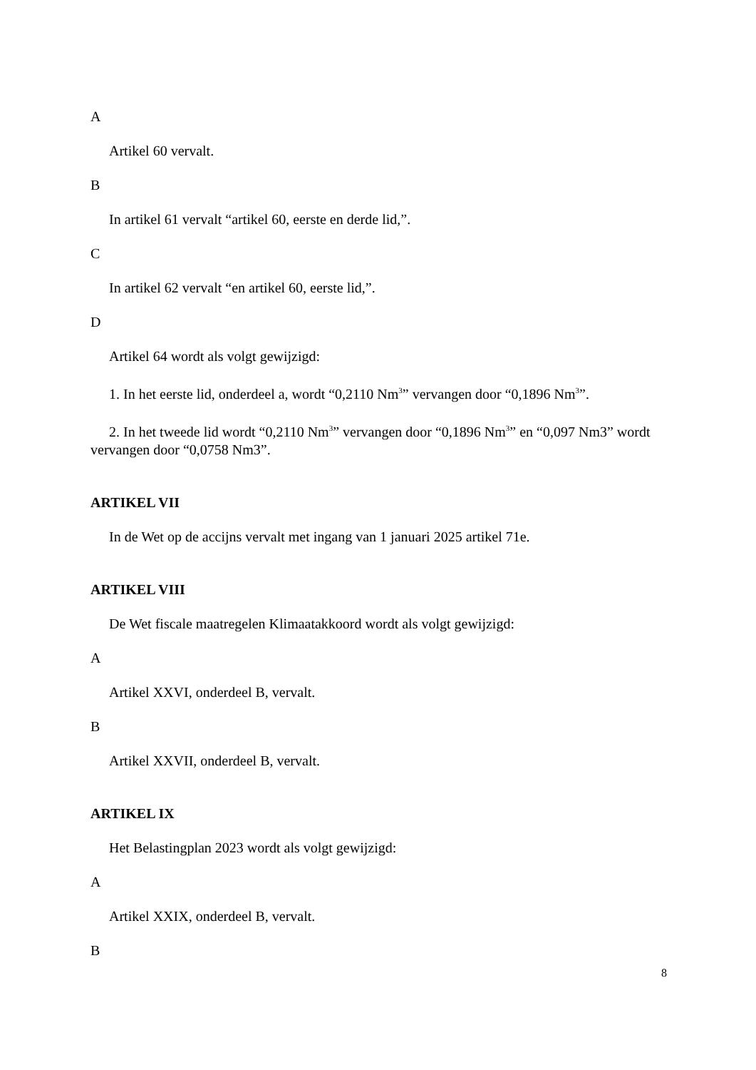A
Artikel 60 vervalt.
B
In artikel 61 vervalt “artikel 60, eerste en derde lid,”.
C
In artikel 62 vervalt “en artikel 60, eerste lid,”.
D
Artikel 64 wordt als volgt gewijzigd:
1. In het eerste lid, onderdeel a, wordt “0,2110 Nm<sup>3</sup>” vervangen door “0,1896 Nm<sup>3</sup>”.
2. In het tweede lid wordt “0,2110 Nm<sup>3</sup>” vervangen door “0,1896 Nm<sup>3</sup>” en “0,097 Nm3” wordt vervangen door “0,0758 Nm3”.
ARTIKEL VII
In de Wet op de accijns vervalt met ingang van 1 januari 2025 artikel 71e.
ARTIKEL VIII
De Wet fiscale maatregelen Klimaatakkoord wordt als volgt gewijzigd:
A
Artikel XXVI, onderdeel B, vervalt.
B
Artikel XXVII, onderdeel B, vervalt.
ARTIKEL IX
Het Belastingplan 2023 wordt als volgt gewijzigd:
A
Artikel XXIX, onderdeel B, vervalt.
B
8